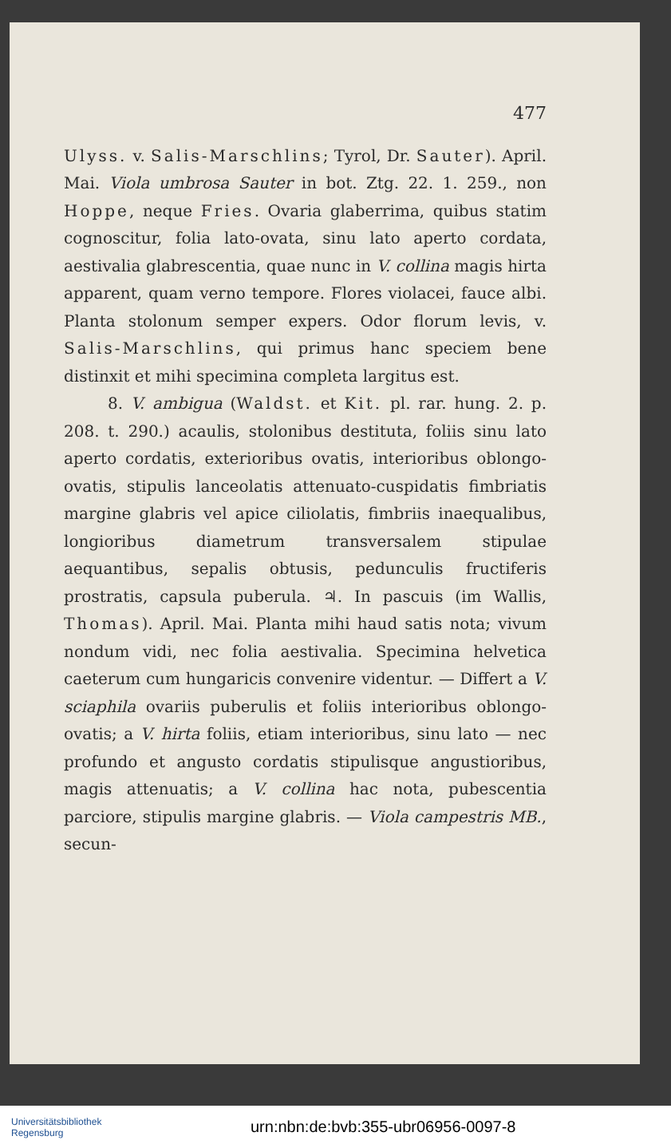477
Ulyss. v. Salis-Marschlins; Tyrol, Dr. Sauter). April. Mai. Viola umbrosa Sauter in bot. Ztg. 22. 1. 259., non Hoppe, neque Fries. Ovaria glaberrima, quibus statim cognoscitur, folia lato-ovata, sinu lato aperto cordata, aestivalia glabrescentia, quae nunc in V. collina magis hirta apparent, quam verno tempore. Flores violacei, fauce albi. Planta stolonum semper expers. Odor florum levis, v. Salis-Marschlins, qui primus hanc speciem bene distinxit et mihi specimina completa largitus est.
8. V. ambigua (Waldst. et Kit. pl. rar. hung. 2. p. 208. t. 290.) acaulis, stolonibus destituta, foliis sinu lato aperto cordatis, exterioribus ovatis, interioribus oblongo-ovatis, stipulis lanceolatis attenuato-cuspidatis fimbriatis margine glabris vel apice ciliolatis, fimbriis inaequalibus, longioribus diametrum transversalem stipulae aequantibus, sepalis obtusis, pedunculis fructiferis prostratis, capsula puberula. ♃. In pascuis (im Wallis, Thomas). April. Mai. Planta mihi haud satis nota; vivum nondum vidi, nec folia aestivalia. Specimina helvetica caeterum cum hungaricis convenire videntur. — Differt a V. sciaphila ovariis puberulis et foliis interioribus oblongo-ovatis; a V. hirta foliis, etiam interioribus, sinu lato — nec profundo et angusto cordatis stipulisque angustioribus, magis attenuatis; a V. collina hac nota, pubescentia parciore, stipulis margine glabris. — Viola campestris MB., secun-
Universitätsbibliothek
Regensburg
urn:nbn:de:bvb:355-ubr06956-0097-8